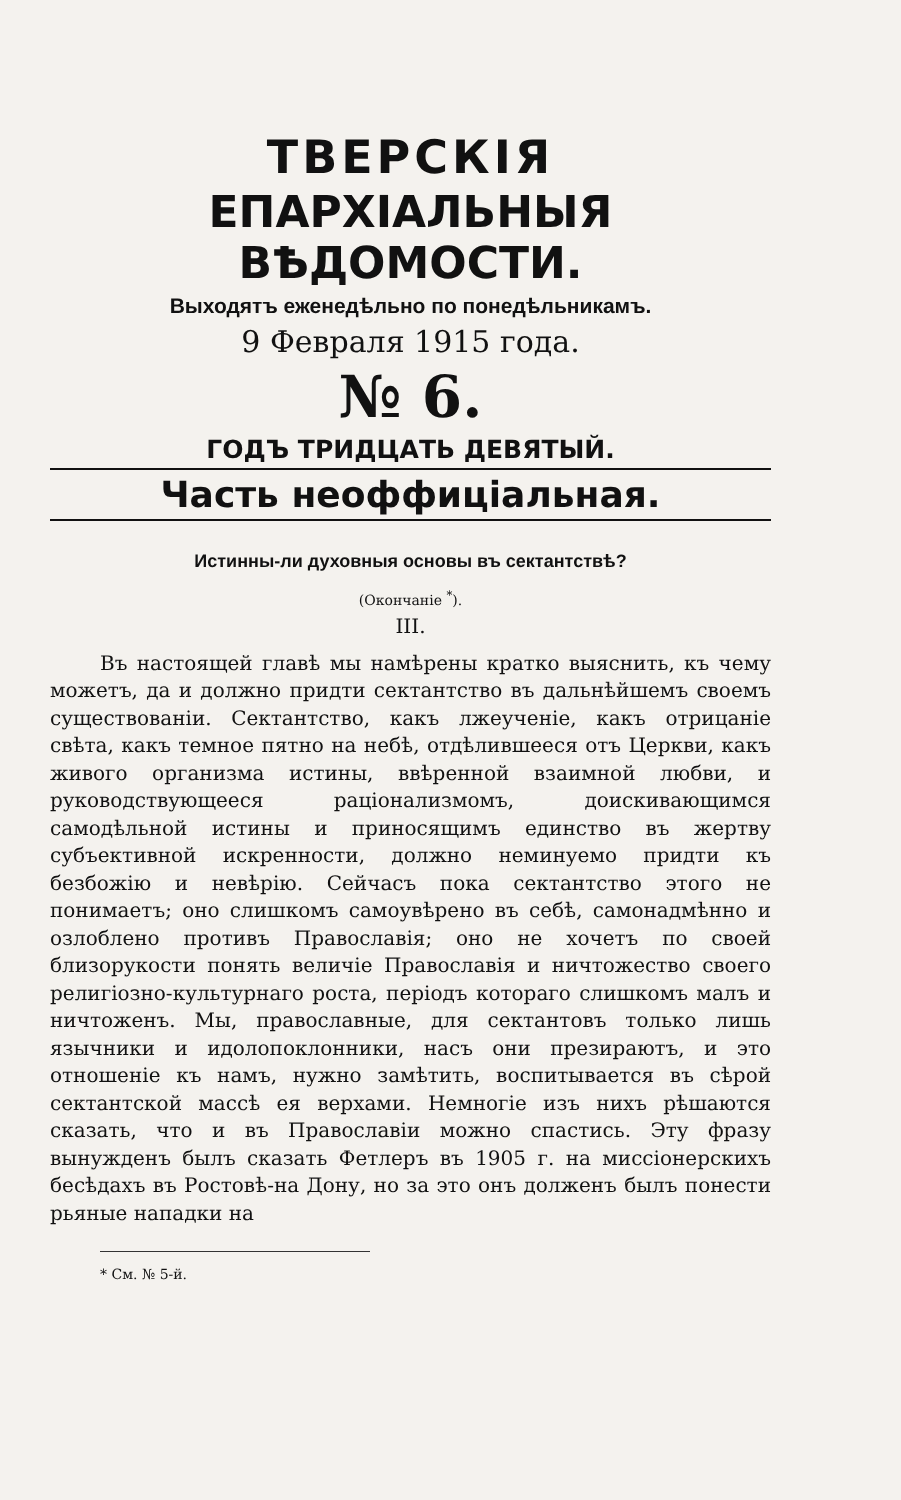ТВЕРСКІЯ
ЕПАРХІАЛЬНЫЯ ВѢДОМОСТИ.
Выходятъ еженедѣльно по понедѣльникамъ.
9 Февраля 1915 года.
№ 6.
ГОДЪ ТРИДЦАТЬ ДЕВЯТЫЙ.
Часть неоффиціальная.
Истинны-ли духовныя основы въ сектантствѣ?
(Окончаніе <sup>*</sup>).
III.
Въ настоящей главѣ мы намѣрены кратко выяснить, къ чему можетъ, да и должно придти сектантство въ дальнѣйшемъ своемъ существованіи. Сектантство, какъ лжеученіе, какъ отрицаніе свѣта, какъ темное пятно на небѣ, отдѣлившееся отъ Церкви, какъ живого организма истины, ввѣренной взаимной любви, и руководствующееся раціонализмомъ, доискивающимся самодѣльной истины и приносящимъ единство въ жертву субъективной искренности, должно неминуемо придти къ безбожію и невѣрію. Сейчасъ пока сектантство этого не понимаетъ; оно слишкомъ самоувѣрено въ себѣ, самонадмѣнно и озлоблено противъ Православія; оно не хочетъ по своей близорукости понять величіе Православія и ничтожество своего религіозно-культурнаго роста, періодъ котораго слишкомъ малъ и ничтоженъ. Мы, православные, для сектантовъ только лишь язычники и идолопоклонники, насъ они презираютъ, и это отношеніе къ намъ, нужно замѣтить, воспитывается въ сѣрой сектантской массѣ ея верхами. Немногіе изъ нихъ рѣшаются сказать, что и въ Православіи можно спастись. Эту фразу вынужденъ былъ сказать Фетлеръ въ 1905 г. на миссіонерскихъ бесѣдахъ въ Ростовѣ-на Дону, но за это онъ долженъ былъ понести рьяные нападки на
* См. № 5-й.